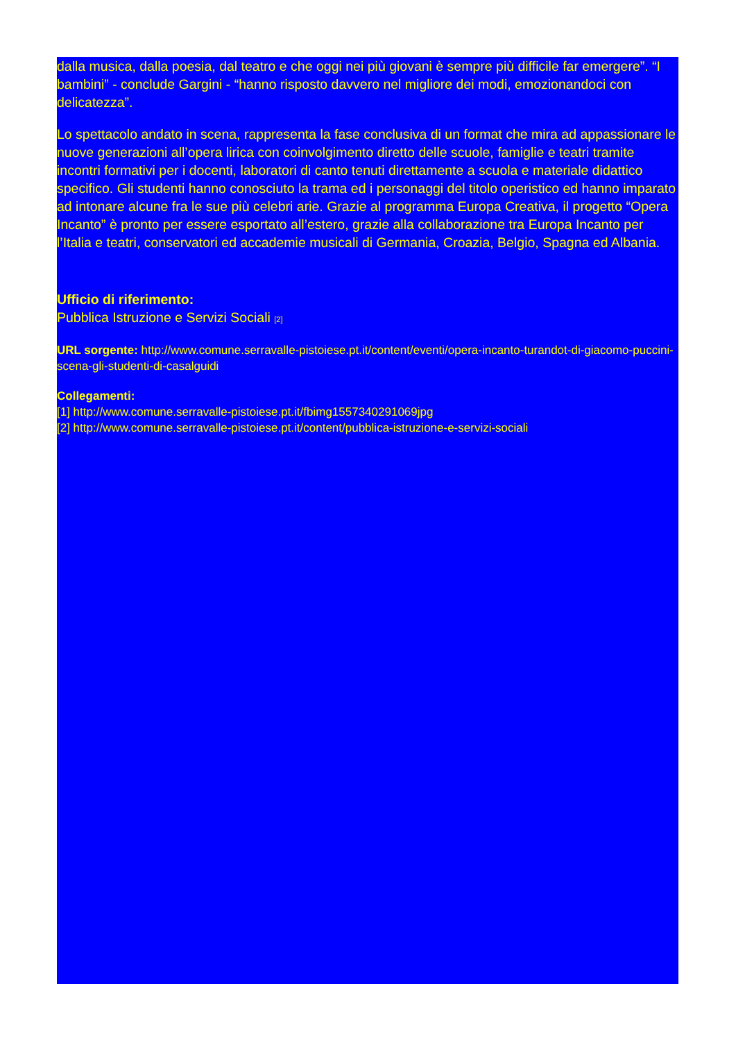dalla musica, dalla poesia, dal teatro e che oggi nei più giovani è sempre più difficile far emergere”. “I bambini” - conclude Gargini - “hanno risposto davvero nel migliore dei modi, emozionandoci con delicatezza”.
Lo spettacolo andato in scena, rappresenta la fase conclusiva di un format che mira ad appassionare le nuove generazioni all’opera lirica con coinvolgimento diretto delle scuole, famiglie e teatri tramite incontri formativi per i docenti, laboratori di canto tenuti direttamente a scuola e materiale didattico specifico. Gli studenti hanno conosciuto la trama ed i personaggi del titolo operistico ed hanno imparato ad intonare alcune fra le sue più celebri arie. Grazie al programma Europa Creativa, il progetto “Opera Incanto” è pronto per essere esportato all’estero, grazie alla collaborazione tra Europa Incanto per l’Italia e teatri, conservatori ed accademie musicali di Germania, Croazia, Belgio, Spagna ed Albania.
Ufficio di riferimento:
Pubblica Istruzione e Servizi Sociali [2]
URL sorgente: http://www.comune.serravalle-pistoiese.pt.it/content/eventi/opera-incanto-turandot-di-giacomo-puccini-scena-gli-studenti-di-casalguidi
Collegamenti:
[1] http://www.comune.serravalle-pistoiese.pt.it/fbimg1557340291069jpg
[2] http://www.comune.serravalle-pistoiese.pt.it/content/pubblica-istruzione-e-servizi-sociali